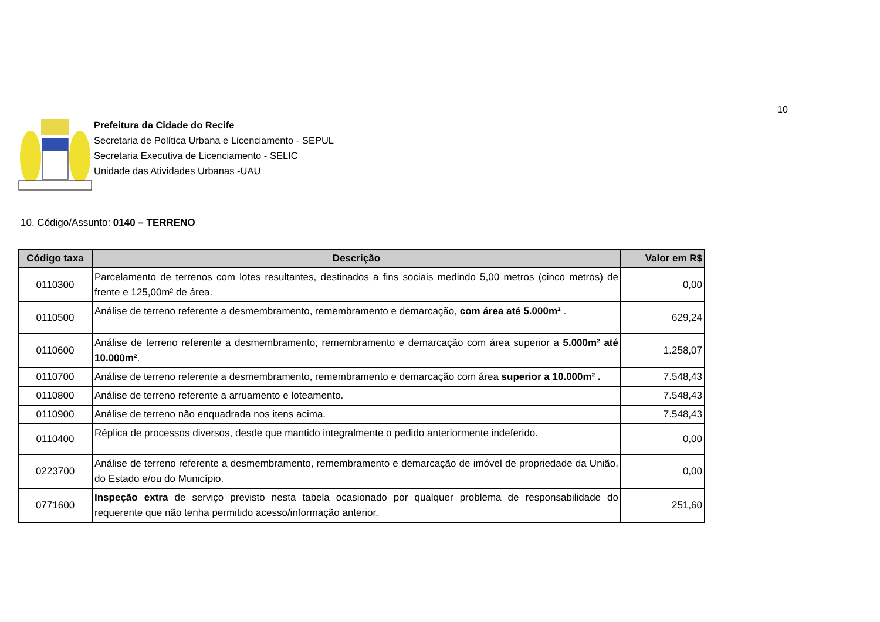10
Prefeitura da Cidade do Recife
Secretaria de Política Urbana e Licenciamento - SEPUL
Secretaria Executiva de Licenciamento - SELIC
Unidade das Atividades Urbanas -UAU
10. Código/Assunto: 0140 – TERRENO
| Código taxa | Descrição | Valor em R$ |
| --- | --- | --- |
| 0110300 | Parcelamento de terrenos com lotes resultantes, destinados a fins sociais medindo 5,00 metros (cinco metros) de frente e 125,00m² de área. | 0,00 |
| 0110500 | Análise de terreno referente a desmembramento, remembramento e demarcação, com área até 5.000m² . | 629,24 |
| 0110600 | Análise de terreno referente a desmembramento, remembramento e demarcação com área superior a 5.000m² até 10.000m² . | 1.258,07 |
| 0110700 | Análise de terreno referente a desmembramento, remembramento e demarcação com área superior a 10.000m² . | 7.548,43 |
| 0110800 | Análise de terreno referente a arruamento e loteamento. | 7.548,43 |
| 0110900 | Análise de terreno não enquadrada nos itens acima. | 7.548,43 |
| 0110400 | Réplica de processos diversos, desde que mantido integralmente o pedido anteriormente indeferido. | 0,00 |
| 0223700 | Análise de terreno referente a desmembramento, remembramento e demarcação de imóvel de propriedade da União, do Estado e/ou do Município. | 0,00 |
| 0771600 | Inspeção extra de serviço previsto nesta tabela ocasionado por qualquer problema de responsabilidade do requerente que não tenha permitido acesso/informação anterior. | 251,60 |